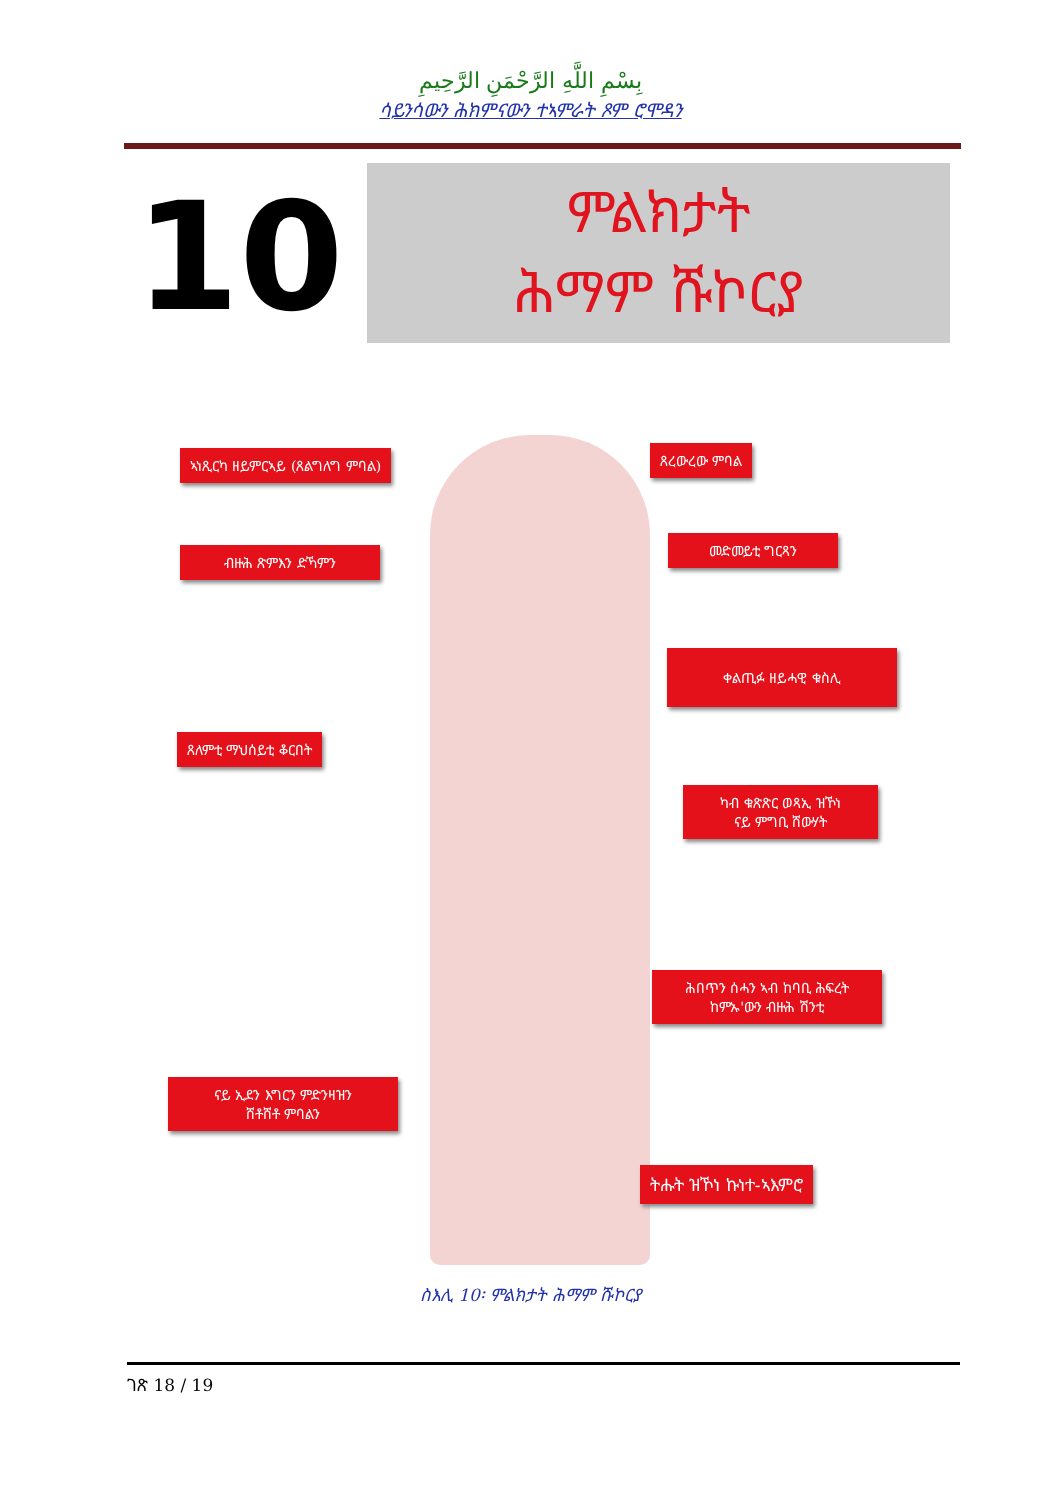بِسْمِ اللَّهِ الرَّحْمَنِ الرَّحِيمِ
ሳይንሳውን ሕክምናውን ተኣምራት ጾም ሮሞዳን
10
ምልክታት
ሕማም ሹኮርያ
ኣነጺርካ ዘይምርኣይ (ጸልግለግ ምባል) ጸረውረው ምባል
ብዙሕ ጽምእን ድኻምን
መድመይቲ ግርጻን
ቀልጢፉ ዘይሓዊ ቁስሊ
ጸለምቲ ማህሰይቲ ቆርበት
ካብ ቁጽጽር ወጻኢ ዝኾነ
ናይ ምግቢ ሸውሃት
ሕበጥን ሰሓን ኣብ ከባቢ ሕፍረት
ከምኡ'ውን ብዙሕ ሽንቲ
ናይ ኢደን እግርን ምድንዛዝን
ሸቶሸቶ ምባልን
ትሑት ዝኾነ ኩነተ-ኣእምሮ
ስእሊ 10፡ ምልክታት ሕማም ሹኮርያ
ገጽ 18 / 19